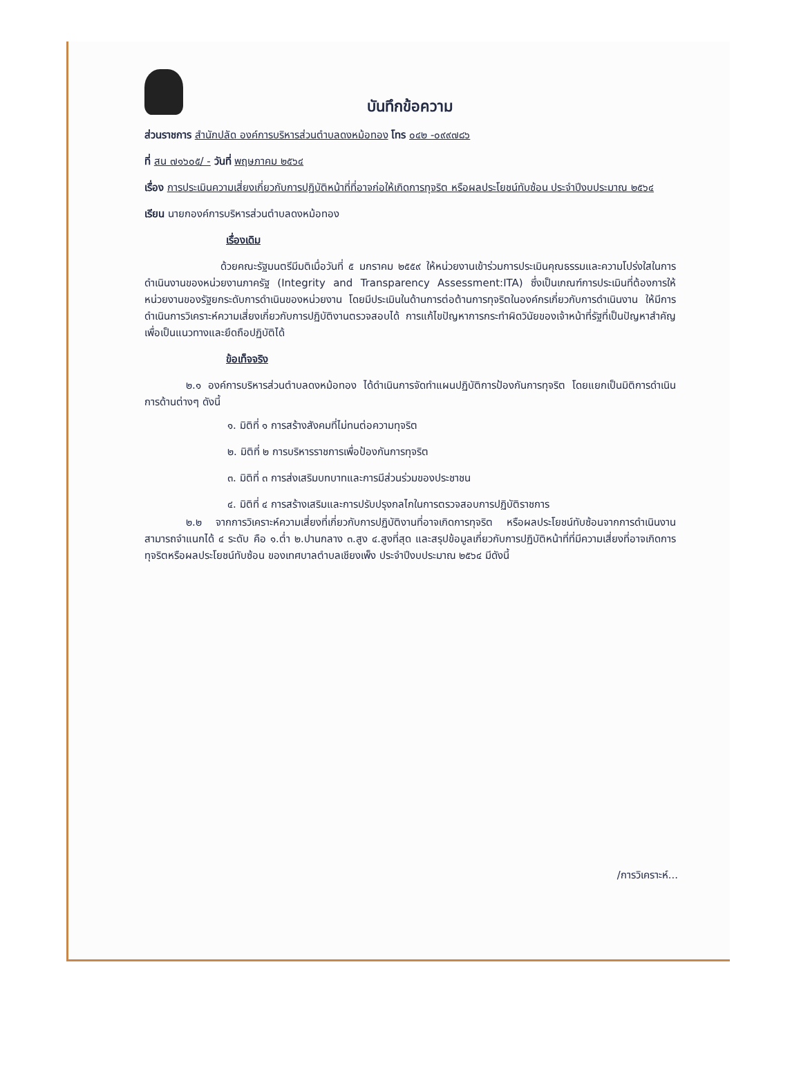บันทึกข้อความ
ส่วนราชการ สำนักปลัด องค์การบริหารส่วนตำบลดงหม้อทอง โทร ๐๔๒ -๐๙๙๗๘๖
ที่ สน ๗๑๖๐๕/ - วันที่ พฤษภาคม ๒๕๖๔
เรื่อง การประเมินความเสี่ยงเกี่ยวกับการปฏิบัติหน้าที่ที่อาจก่อให้เกิดการทุจริต หรือผลประโยชน์ทับซ้อน ประจำปีงบประมาณ ๒๕๖๔
เรียน นายกองค์การบริหารส่วนตำบลดงหม้อทอง
เรื่องเดิม
ด้วยคณะรัฐมนตรีมีมติเมื่อวันที่ ๕ มกราคม ๒๕๕๙ ให้หน่วยงานเข้าร่วมการประเมินคุณธรรมและความโปร่งใสในการดำเนินงานของหน่วยงานภาครัฐ (Integrity and Transparency Assessment:ITA) ซึ่งเป็นเกณฑ์การประเมินที่ต้องการให้หน่วยงานของรัฐยกระดับการดำเนินของหน่วยงาน โดยมีประเมินในด้านการต่อต้านการทุจริตในองค์กรเกี่ยวกับการดำเนินงาน ให้มีการดำเนินการวิเคราะห์ความเสี่ยงเกี่ยวกับการปฏิบัติงานตรวจสอบได้ การแก้ไขปัญหาการกระทำผิดวินัยของเจ้าหน้าที่รัฐที่เป็นปัญหาสำคัญ เพื่อเป็นแนวทางและยึดถือปฏิบัติได้
ข้อเท็จจริง
๒.๑ องค์การบริหารส่วนตำบลดงหม้อทอง ได้ดำเนินการจัดทำแผนปฏิบัติการป้องกันการทุจริต โดยแยกเป็นมิติการดำเนินการด้านต่างๆ ดังนี้
๑. มิติที่ ๑ การสร้างสังคมที่ไม่ทนต่อความทุจริต
๒. มิติที่ ๒ การบริหารราชการเพื่อป้องกันการทุจริต
๓. มิติที่ ๓ การส่งเสริมบทบาทและการมีส่วนร่วมของประชาชน
๔. มิติที่ ๔ การสร้างเสริมและการปรับปรุงกลไกในการตรวจสอบการปฏิบัติราชการ
๒.๒ จากการวิเคราะห์ความเสี่ยงที่เกี่ยวกับการปฏิบัติงานที่อาจเกิดการทุจริต หรือผลประโยชน์ทับซ้อนจากการดำเนินงานสามารถจำแนกได้ ๔ ระดับ คือ ๑.ต่ำ ๒.ปานกลาง ๓.สูง ๔.สูงที่สุด และสรุปข้อมูลเกี่ยวกับการปฏิบัติหน้าที่ที่มีความเสี่ยงที่อาจเกิดการทุจริตหรือผลประโยชน์ทับซ้อน ของเทศบาลตำบลเชียงเพ็ง ประจำปีงบประมาณ ๒๕๖๔ มีดังนี้
/การวิเคราะห์...